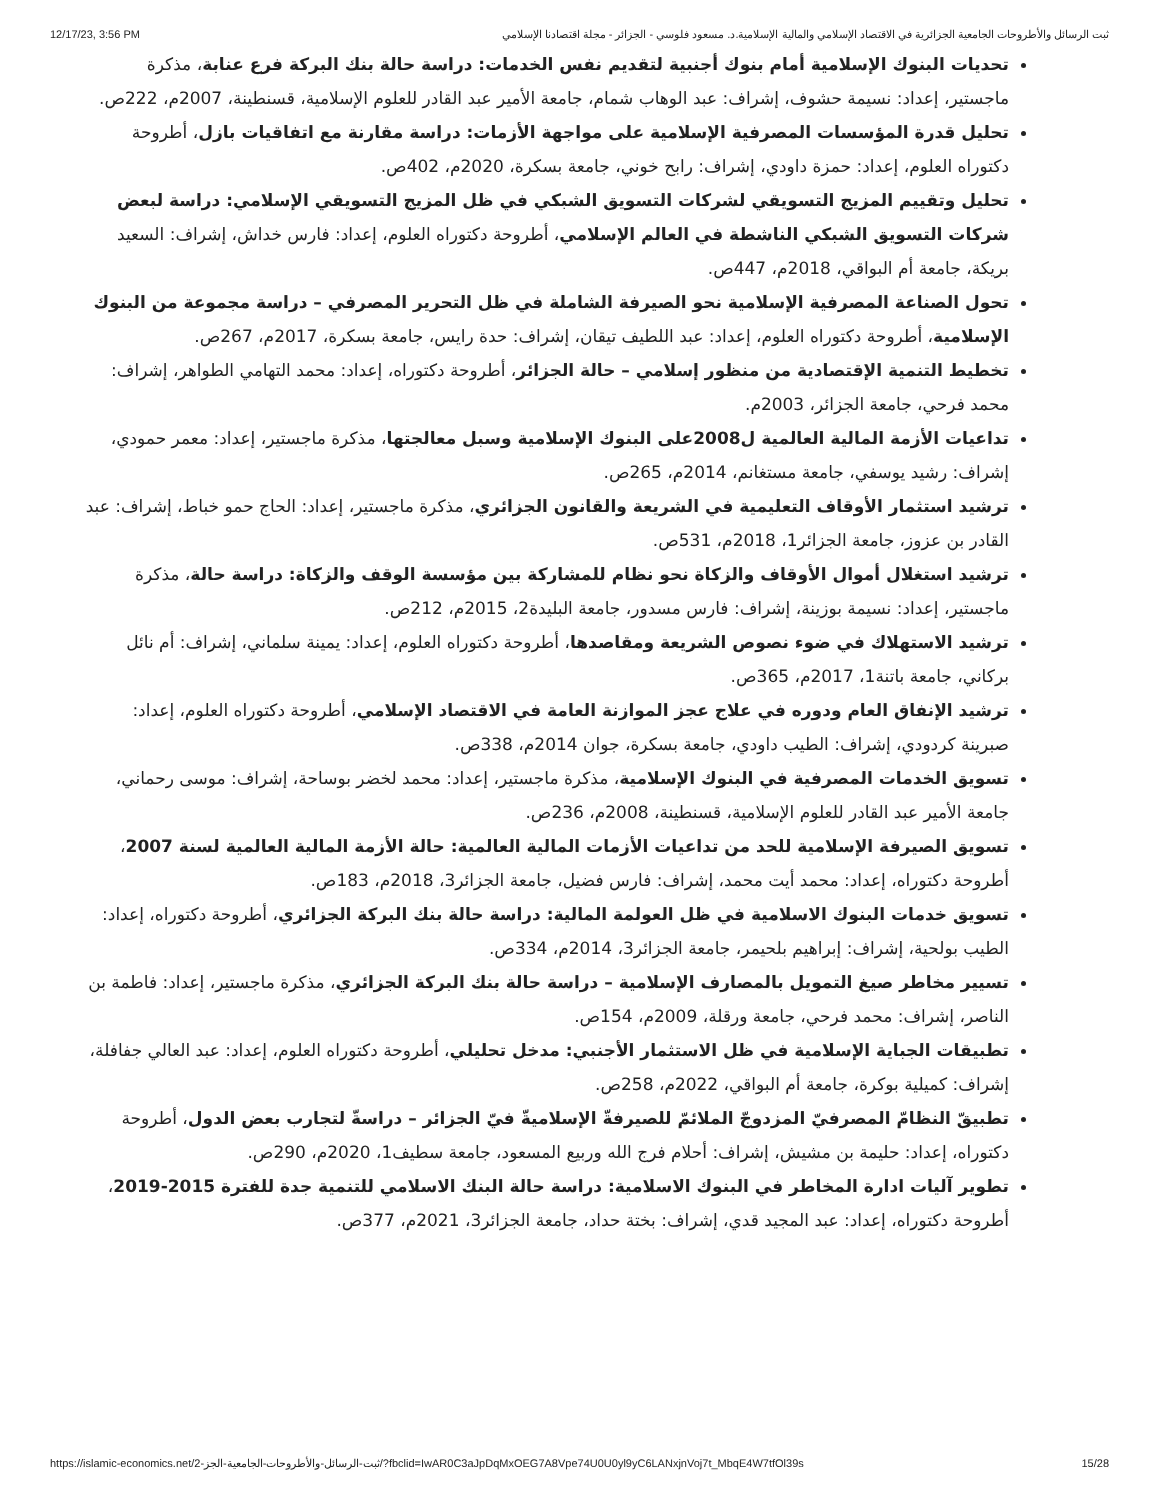12/17/23, 3:56 PM ثبت الرسائل والأطروحات الجامعية الجزائرية في الاقتصاد الإسلامي والمالية الإسلامية.د. مسعود فلوسي - الجزائر - مجلة اقتصادنا الإسلامي
تحديات البنوك الإسلامية أمام بنوك أجنبية لتقديم نفس الخدمات: دراسة حالة بنك البركة فرع عنابة، مذكرة ماجستير، إعداد: نسيمة حشوف، إشراف: عبد الوهاب شمام، جامعة الأمير عبد القادر للعلوم الإسلامية، قسنطينة، 2007م، 222ص.
تحليل قدرة المؤسسات المصرفية الإسلامية على مواجهة الأزمات: دراسة مقارنة مع اتفاقيات بازل، أطروحة دكتوراه العلوم، إعداد: حمزة داودي، إشراف: رابح خوني، جامعة بسكرة، 2020م، 402ص.
تحليل وتقييم المزيج التسويقي لشركات التسويق الشبكي في ظل المزيج التسويقي الإسلامي: دراسة لبعض شركات التسويق الشبكي الناشطة في العالم الإسلامي، أطروحة دكتوراه العلوم، إعداد: فارس خداش، إشراف: السعيد بريكة، جامعة أم البواقي، 2018م، 447ص.
تحول الصناعة المصرفية الإسلامية نحو الصيرفة الشاملة في ظل التحرير المصرفي – دراسة مجموعة من البنوك الإسلامية، أطروحة دكتوراه العلوم، إعداد: عبد اللطيف تيقان، إشراف: حدة رايس، جامعة بسكرة، 2017م، 267ص.
تخطيط التنمية الإقتصادية من منظور إسلامي – حالة الجزائر، أطروحة دكتوراه، إعداد: محمد التهامي الطواهر، إشراف: محمد فرحي، جامعة الجزائر، 2003م.
تداعيات الأزمة المالية العالمية ل2008على البنوك الإسلامية وسبل معالجتها، مذكرة ماجستير، إعداد: معمر حمودي، إشراف: رشيد يوسفي، جامعة مستغانم، 2014م، 265ص.
ترشيد استثمار الأوقاف التعليمية في الشريعة والقانون الجزائري، مذكرة ماجستير، إعداد: الحاج حمو خباط، إشراف: عبد القادر بن عزوز، جامعة الجزائر1، 2018م، 531ص.
ترشيد استغلال أموال الأوقاف والزكاة نحو نظام للمشاركة بين مؤسسة الوقف والزكاة: دراسة حالة، مذكرة ماجستير، إعداد: نسيمة بوزينة، إشراف: فارس مسدور، جامعة البليدة2، 2015م، 212ص.
ترشيد الاستهلاك في ضوء نصوص الشريعة ومقاصدها، أطروحة دكتوراه العلوم، إعداد: يمينة سلماني، إشراف: أم نائل بركاني، جامعة باتنة1، 2017م، 365ص.
ترشيد الإنفاق العام ودوره في علاج عجز الموازنة العامة في الاقتصاد الإسلامي، أطروحة دكتوراه العلوم، إعداد: صبرينة كردودي، إشراف: الطيب داودي، جامعة بسكرة، جوان 2014م، 338ص.
تسويق الخدمات المصرفية في البنوك الإسلامية، مذكرة ماجستير، إعداد: محمد لخضر بوساحة، إشراف: موسى رحماني، جامعة الأمير عبد القادر للعلوم الإسلامية، قسنطينة، 2008م، 236ص.
تسويق الصيرفة الإسلامية للحد من تداعيات الأزمات المالية العالمية: حالة الأزمة المالية العالمية لسنة 2007، أطروحة دكتوراه، إعداد: محمد أيت محمد، إشراف: فارس فضيل، جامعة الجزائر3، 2018م، 183ص.
تسويق خدمات البنوك الاسلامية في ظل العولمة المالية: دراسة حالة بنك البركة الجزائري، أطروحة دكتوراه، إعداد: الطيب بولحية، إشراف: إبراهيم بلحيمر، جامعة الجزائر3، 2014م، 334ص.
تسيير مخاطر صيغ التمويل بالمصارف الإسلامية – دراسة حالة بنك البركة الجزائري، مذكرة ماجستير، إعداد: فاطمة بن الناصر، إشراف: محمد فرحي، جامعة ورقلة، 2009م، 154ص.
تطبيقات الجباية الإسلامية في ظل الاستثمار الأجنبي: مدخل تحليلي، أطروحة دكتوراه العلوم، إعداد: عبد العالي جفافلة، إشراف: كميلية بوكرة، جامعة أم البواقي، 2022م، 258ص.
تطبيقّ النظامّ المصرفيّ المزدوجّ الملائمّ للصيرفةّ الإسلاميةّ فيّ الجزائر – دراسةّ لتجارب بعض الدول، أطروحة دكتوراه، إعداد: حليمة بن مشيش، إشراف: أحلام فرج الله وربيع المسعود، جامعة سطيف1، 2020م، 290ص.
تطوير آليات ادارة المخاطر في البنوك الاسلامية: دراسة حالة البنك الاسلامي للتنمية جدة للفترة 2015-2019، أطروحة دكتوراه، إعداد: عبد المجيد قدي، إشراف: بختة حداد، جامعة الجزائر3، 2021م، 377ص.
https://islamic-economics.net/ثبت-الرسائل-والأطروحات-الجامعية-الجز-2/?fbclid=IwAR0C3aJpDqMxOEG7A8Vpe74U0U0yl9yC6LANxjnVoj7t_MbqE4W7tfOl39s 15/28